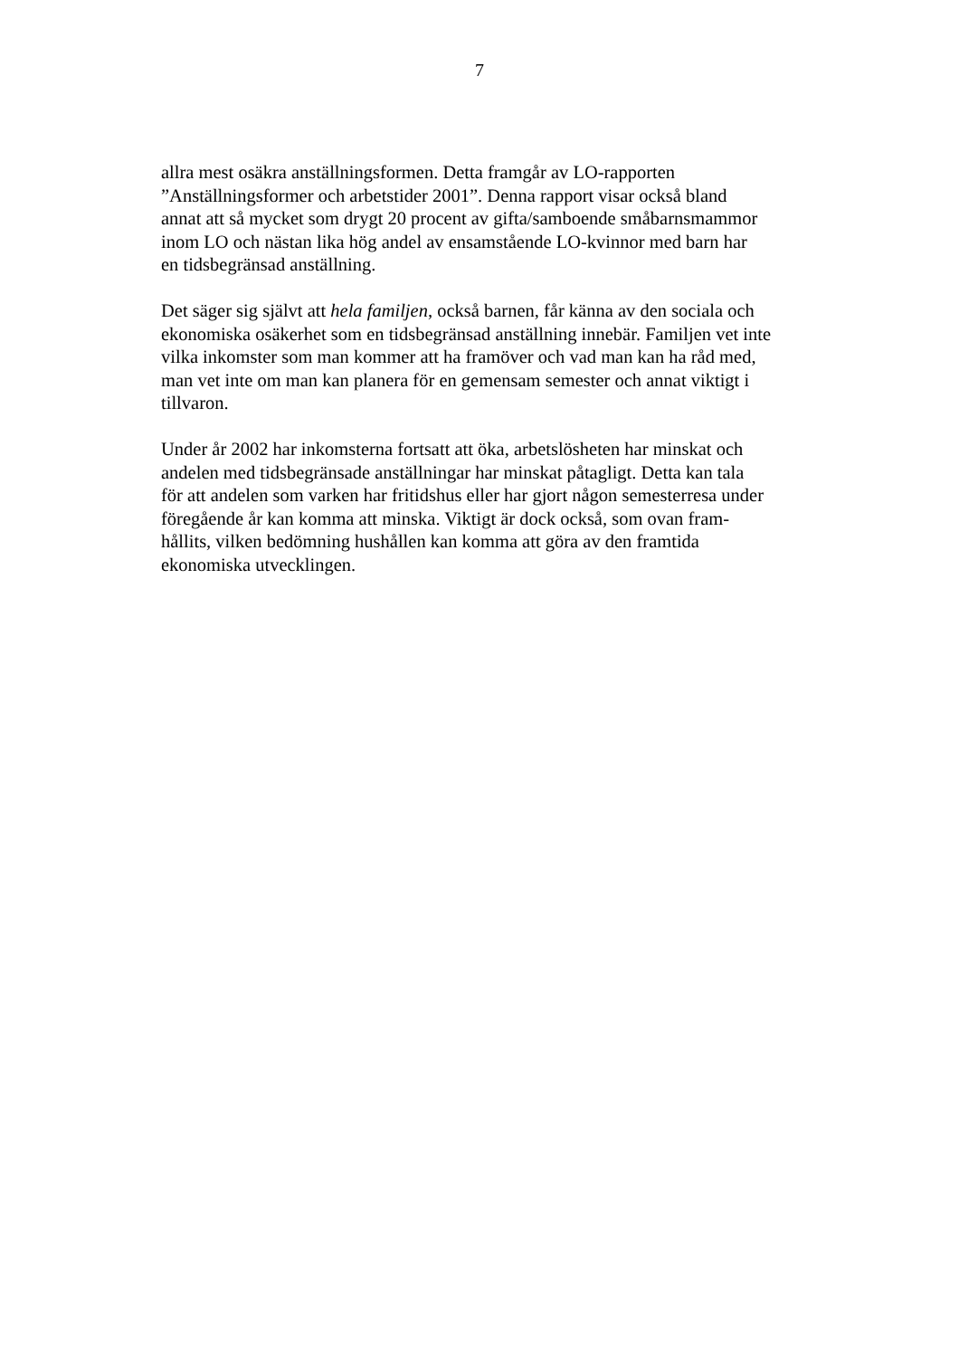7
allra mest osäkra anställningsformen. Detta framgår av LO-rapporten
”Anställningsformer och arbetstider 2001”. Denna rapport visar också bland
annat att så mycket som drygt 20 procent av gifta/samboende småbarnsmammor
inom LO och nästan lika hög andel av ensamstående LO-kvinnor med barn har
en tidsbegränsad anställning.
Det säger sig självt att hela familjen, också barnen, får känna av den sociala och
ekonomiska osäkerhet som en tidsbegränsad anställning innebär. Familjen vet inte
vilka inkomster som man kommer att ha framöver och vad man kan ha råd med,
man vet inte om man kan planera för en gemensam semester och annat viktigt i
tillvaron.
Under år 2002 har inkomsterna fortsatt att öka, arbetslösheten har minskat och
andelen med tidsbegränsade anställningar har minskat påtagligt. Detta kan tala
för att andelen som varken har fritidshus eller har gjort någon semesterresa under
föregående år kan komma att minska. Viktigt är dock också, som ovan fram-
hållits, vilken bedömning hushållen kan komma att göra av den framtida
ekonomiska utvecklingen.